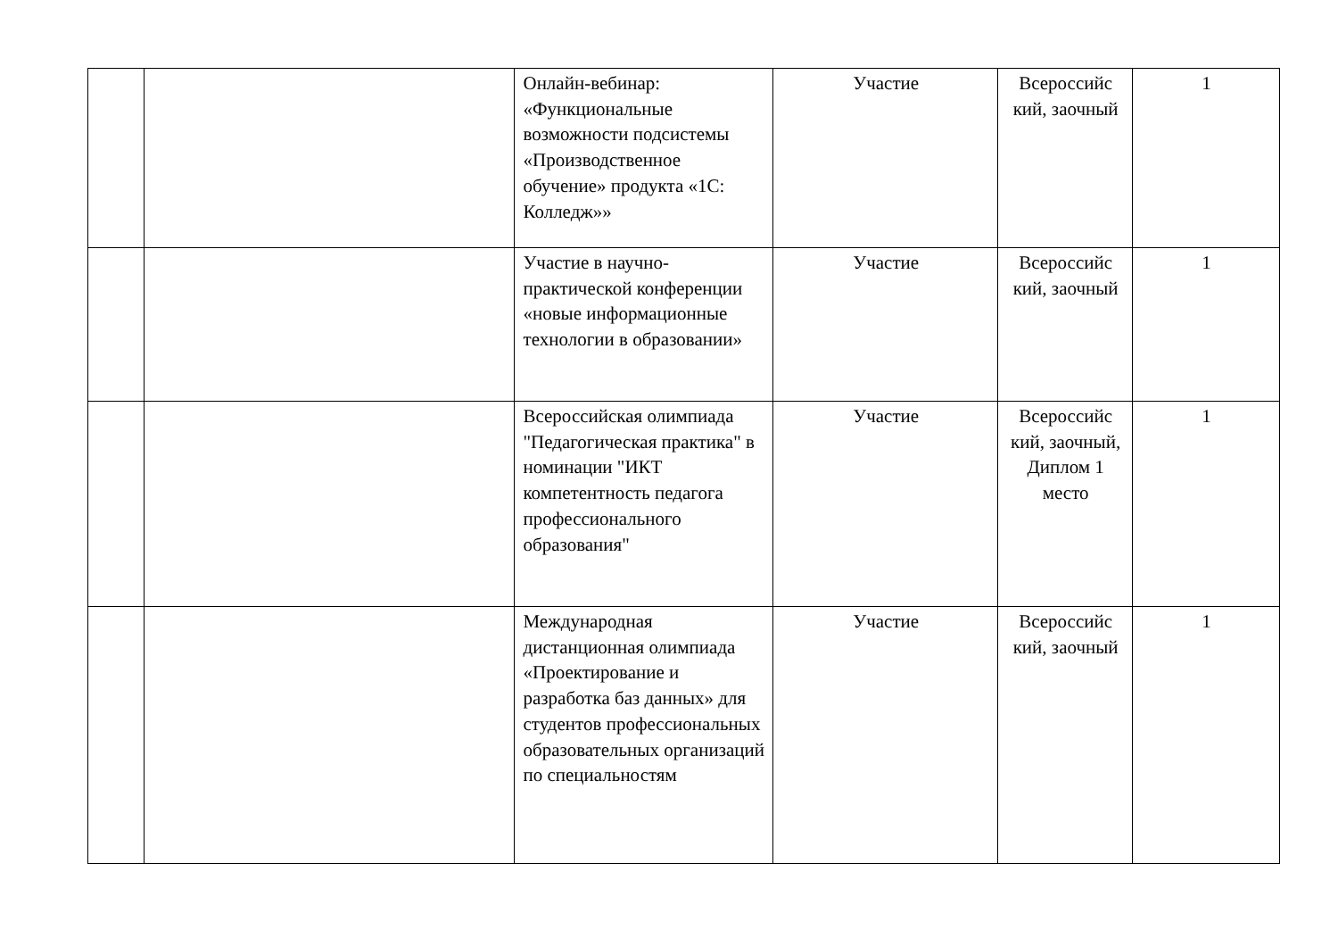| | | Онлайн-вебинар: «Функциональные возможности подсистемы «Производственное обучение» продукта «1С: Колледж»» | Участие | Всероссийс кий, заочный | 1 |
| | | Участие в научно-практической конференции «новые информационные технологии в образовании» | Участие | Всероссийс кий, заочный | 1 |
| | | Всероссийская олимпиада "Педагогическая практика" в номинации "ИКТ компетентность педагога профессионального образования" | Участие | Всероссийс кий, заочный, Диплом 1 место | 1 |
| | | Международная дистанционная олимпиада «Проектирование и разработка баз данных» для студентов профессиональных образовательных организаций по специальностям | Участие | Всероссийс кий, заочный | 1 |